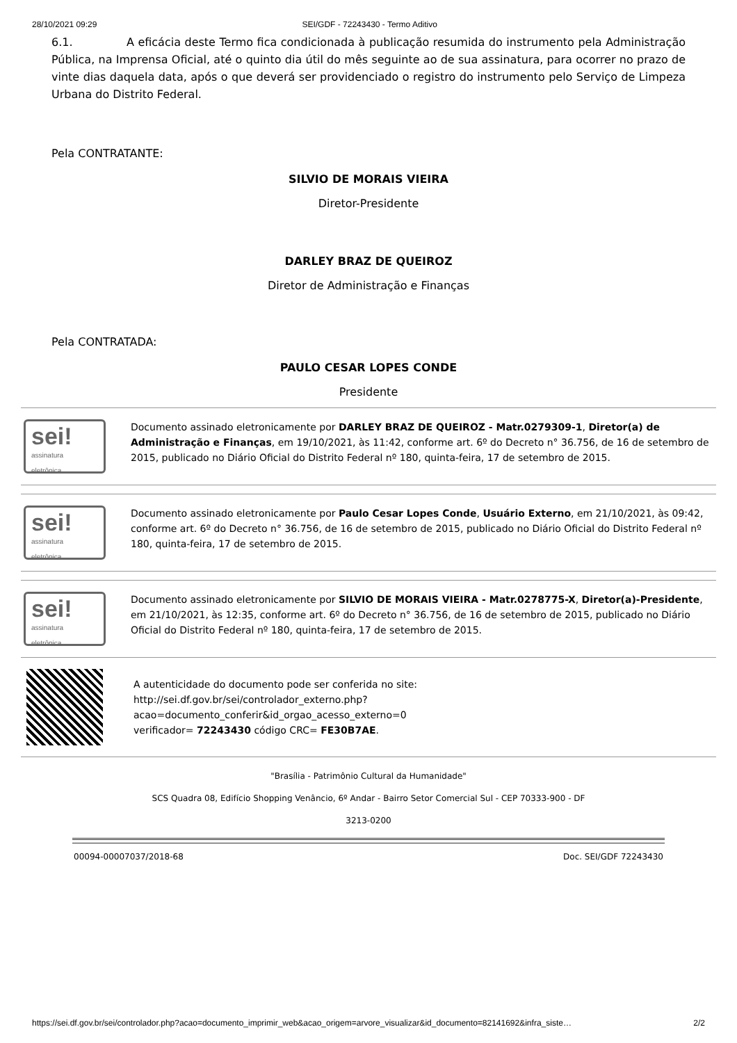28/10/2021 09:29 SEI/GDF - 72243430 - Termo Aditivo
6.1. A eficácia deste Termo fica condicionada à publicação resumida do instrumento pela Administração Pública, na Imprensa Oficial, até o quinto dia útil do mês seguinte ao de sua assinatura, para ocorrer no prazo de vinte dias daquela data, após o que deverá ser providenciado o registro do instrumento pelo Serviço de Limpeza Urbana do Distrito Federal.
Pela CONTRATANTE:
SILVIO DE MORAIS VIEIRA
Diretor-Presidente
DARLEY BRAZ DE QUEIROZ
Diretor de Administração e Finanças
Pela CONTRATADA:
PAULO CESAR LOPES CONDE
Presidente
sei!
assinatura
eletrônica
Documento assinado eletronicamente por DARLEY BRAZ DE QUEIROZ - Matr.0279309-1, Diretor(a) de Administração e Finanças, em 19/10/2021, às 11:42, conforme art. 6º do Decreto n° 36.756, de 16 de setembro de 2015, publicado no Diário Oficial do Distrito Federal nº 180, quinta-feira, 17 de setembro de 2015.
sei!
assinatura
eletrônica
Documento assinado eletronicamente por Paulo Cesar Lopes Conde, Usuário Externo, em 21/10/2021, às 09:42, conforme art. 6º do Decreto n° 36.756, de 16 de setembro de 2015, publicado no Diário Oficial do Distrito Federal nº 180, quinta-feira, 17 de setembro de 2015.
sei!
assinatura
eletrônica
Documento assinado eletronicamente por SILVIO DE MORAIS VIEIRA - Matr.0278775-X, Diretor(a)-Presidente, em 21/10/2021, às 12:35, conforme art. 6º do Decreto n° 36.756, de 16 de setembro de 2015, publicado no Diário Oficial do Distrito Federal nº 180, quinta-feira, 17 de setembro de 2015.
A autenticidade do documento pode ser conferida no site:
http://sei.df.gov.br/sei/controlador_externo.php?
acao=documento_conferir&id_orgao_acesso_externo=0
verificador= 72243430 código CRC= FE30B7AE.
"Brasília - Patrimônio Cultural da Humanidade"
SCS Quadra 08, Edifício Shopping Venâncio, 6º Andar - Bairro Setor Comercial Sul - CEP 70333-900 - DF
3213-0200
00094-00007037/2018-68 Doc. SEI/GDF 72243430
https://sei.df.gov.br/sei/controlador.php?acao=documento_imprimir_web&acao_origem=arvore_visualizar&id_documento=82141692&infra_siste… 2/2